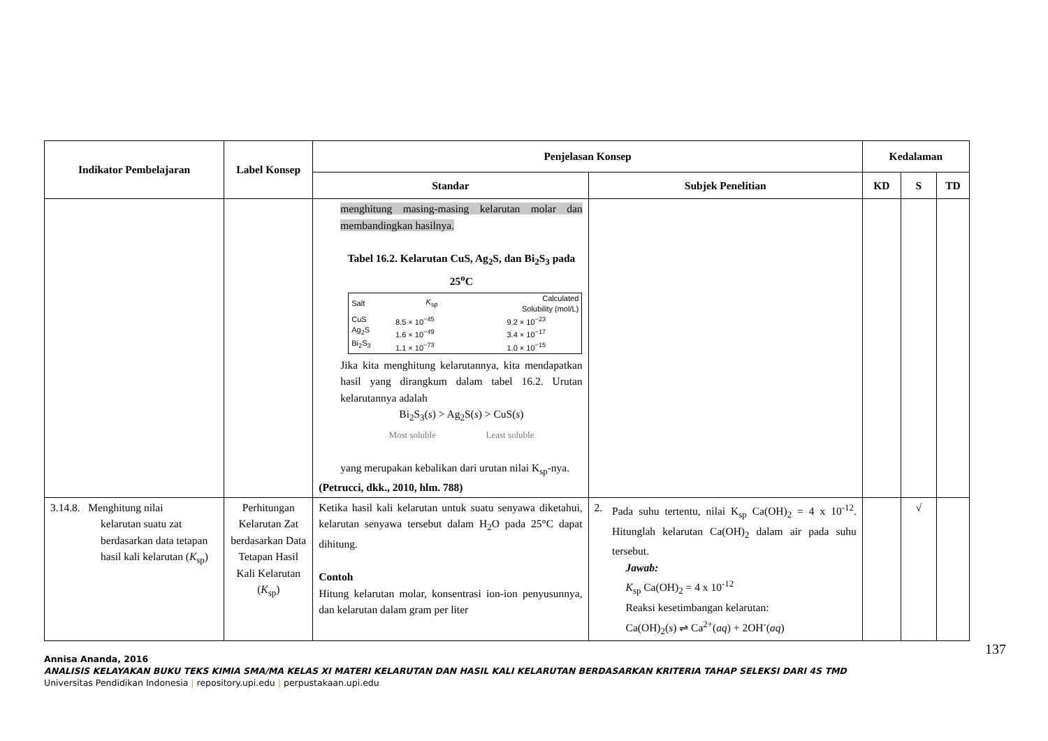| Indikator Pembelajaran | Label Konsep | Penjelasan Konsep | | Kedalaman | | |
| --- | --- | --- | --- | --- | --- | --- |
| | | Standar | Subjek Penelitian | KD | S | TD |
| | | menghitung masing-masing kelarutan molar dan membandingkan hasilnya. Tabel 16.2. Kelarutan CuS, Ag<sub>2</sub>S, dan Bi<sub>2</sub>S<sub>3</sub> pada 25<sup>o</sup>C / Salt / K<sub>sp</sub> / Calculated Solubility (mol/L) / / --- / --- / --- / / CuS Ag<sub>2</sub>S Bi<sub>2</sub>S<sub>3</sub> / 8.5 × 10<sup>−45</sup> 1.6 × 10<sup>−49</sup> 1.1 × 10<sup>−73</sup> / 9.2 × 10<sup>−23</sup> 3.4 × 10<sup>−17</sup> 1.0 × 10<sup>−15</sup> / Jika kita menghitung kelarutannya, kita mendapatkan hasil yang dirangkum dalam tabel 16.2. Urutan kelarutannya adalah Bi<sub>2</sub>S<sub>3</sub>( s ) > Ag<sub>2</sub>S( s ) > CuS( s ) Most soluble Least soluble yang merupakan kebalikan dari urutan nilai K<sub>sp</sub>-nya. (Petrucci, dkk., 2010, hlm. 788) | | | | |
| 3.14.8. Menghitung nilai kelarutan suatu zat berdasarkan data tetapan hasil kali kelarutan ( K<sub>sp</sub>) | Perhitungan Kelarutan Zat berdasarkan Data Tetapan Hasil Kali Kelarutan ( K<sub>sp</sub>) | Ketika hasil kali kelarutan untuk suatu senyawa diketahui, kelarutan senyawa tersebut dalam H<sub>2</sub>O pada 25°C dapat dihitung. Contoh Hitung kelarutan molar, konsentrasi ion-ion penyusunnya, dan kelarutan dalam gram per liter | 2. Pada suhu tertentu, nilai K<sub>sp</sub> Ca(OH)<sub>2</sub> = 4 x 10<sup>-12</sup>. Hitunglah kelarutan Ca(OH)<sub>2</sub> dalam air pada suhu tersebut. Jawab: K<sub>sp</sub> Ca(OH)<sub>2</sub> = 4 x 10<sup>-12</sup> Reaksi kesetimbangan kelarutan: Ca(OH)<sub>2</sub>( s ) ⇌ Ca<sup>2+</sup>( aq ) + 2OH<sup>-</sup>( aq ) | | √ | |
137
Annisa Ananda, 2016
ANALISIS KELAYAKAN BUKU TEKS KIMIA SMA/MA KELAS XI MATERI KELARUTAN DAN HASIL KALI KELARUTAN BERDASARKAN KRITERIA TAHAP SELEKSI DARI 4S TMD
Universitas Pendidikan Indonesia | repository.upi.edu | perpustakaan.upi.edu